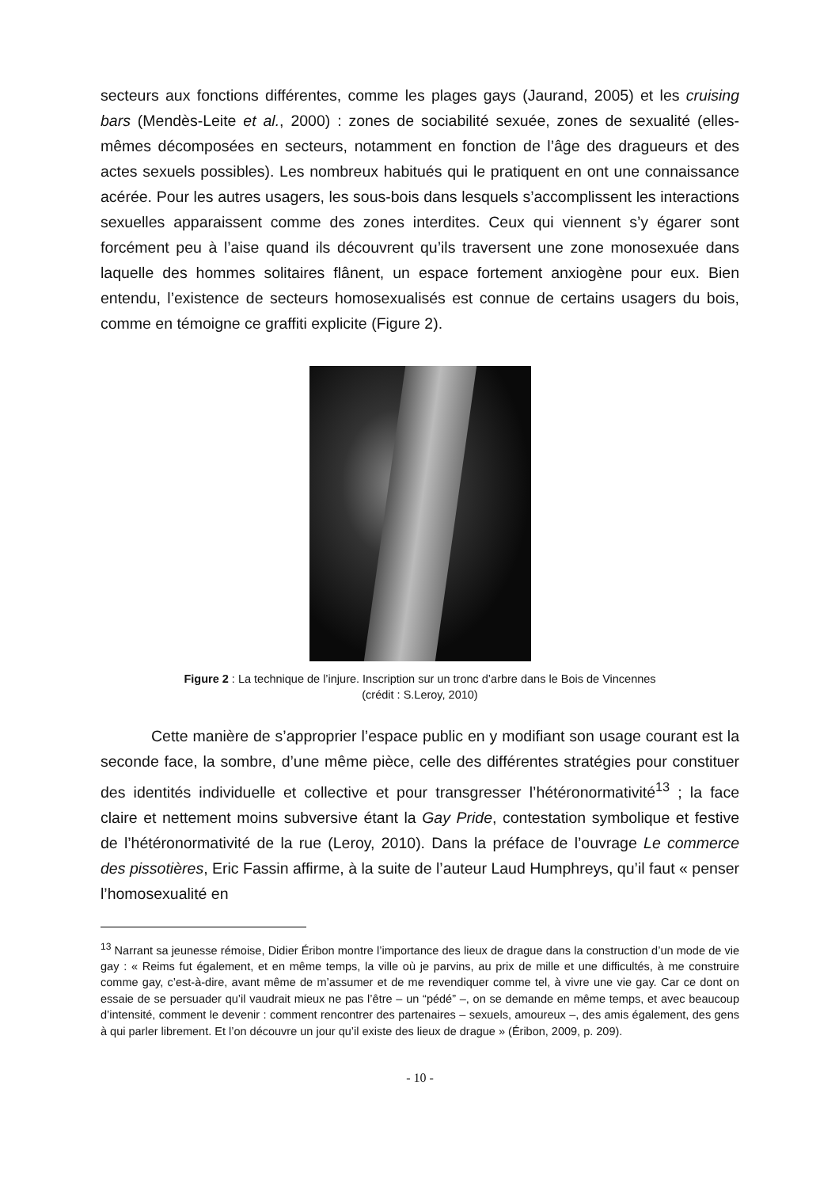secteurs aux fonctions différentes, comme les plages gays (Jaurand, 2005) et les cruising bars (Mendès-Leite et al., 2000) : zones de sociabilité sexuée, zones de sexualité (elles-mêmes décomposées en secteurs, notamment en fonction de l’âge des dragueurs et des actes sexuels possibles). Les nombreux habitués qui le pratiquent en ont une connaissance acérée. Pour les autres usagers, les sous-bois dans lesquels s’accomplissent les interactions sexuelles apparaissent comme des zones interdites. Ceux qui viennent s’y égarer sont forcément peu à l’aise quand ils découvrent qu’ils traversent une zone monosexuée dans laquelle des hommes solitaires flânent, un espace fortement anxiogène pour eux. Bien entendu, l’existence de secteurs homosexualisés est connue de certains usagers du bois, comme en témoigne ce graffiti explicite (Figure 2).
Figure 2 : La technique de l’injure. Inscription sur un tronc d’arbre dans le Bois de Vincennes
(crédit : S.Leroy, 2010)
Cette manière de s’approprier l’espace public en y modifiant son usage courant est la seconde face, la sombre, d’une même pièce, celle des différentes stratégies pour constituer des identités individuelle et collective et pour transgresser l’hétéronormativité<sup>13</sup> ; la face claire et nettement moins subversive étant la Gay Pride, contestation symbolique et festive de l’hétéronormativité de la rue (Leroy, 2010). Dans la préface de l’ouvrage Le commerce des pissotières, Eric Fassin affirme, à la suite de l’auteur Laud Humphreys, qu’il faut « penser l’homosexualité en
<sup>13</sup> Narrant sa jeunesse rémoise, Didier Éribon montre l’importance des lieux de drague dans la construction d’un mode de vie gay : « Reims fut également, et en même temps, la ville où je parvins, au prix de mille et une difficultés, à me construire comme gay, c’est-à-dire, avant même de m’assumer et de me revendiquer comme tel, à vivre une vie gay. Car ce dont on essaie de se persuader qu’il vaudrait mieux ne pas l’être – un “pédé” –, on se demande en même temps, et avec beaucoup d’intensité, comment le devenir : comment rencontrer des partenaires – sexuels, amoureux –, des amis également, des gens à qui parler librement. Et l’on découvre un jour qu’il existe des lieux de drague » (Éribon, 2009, p. 209).
- 10 -